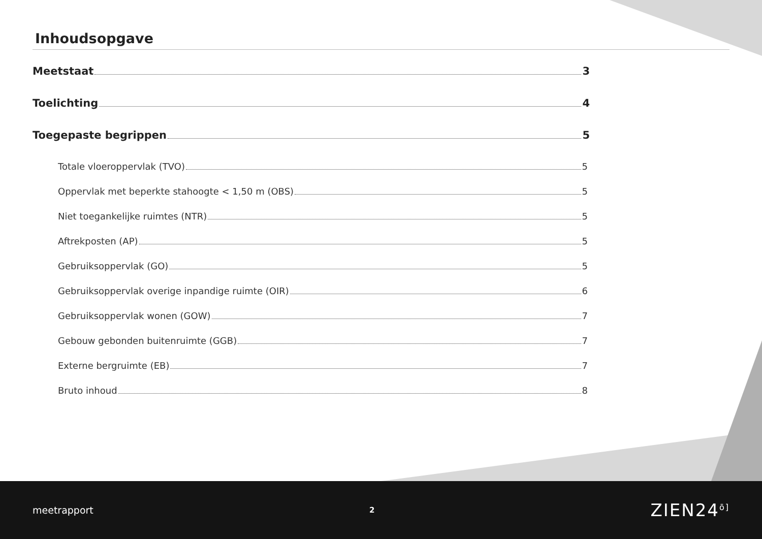Inhoudsopgave
Meetstaat 3
Toelichting 4
Toegepaste begrippen 5
Totale vloeroppervlak (TVO) 5
Oppervlak met beperkte stahoogte < 1,50 m (OBS) 5
Niet toegankelijke ruimtes (NTR) 5
Aftrekposten (AP) 5
Gebruiksoppervlak (GO) 5
Gebruiksoppervlak overige inpandige ruimte (OIR) 6
Gebruiksoppervlak wonen (GOW) 7
Gebouw gebonden buitenruimte (GGB) 7
Externe bergruimte (EB) 7
Bruto inhoud 8
meetrapport 2 ZIEN24<sup>ō]</sup>